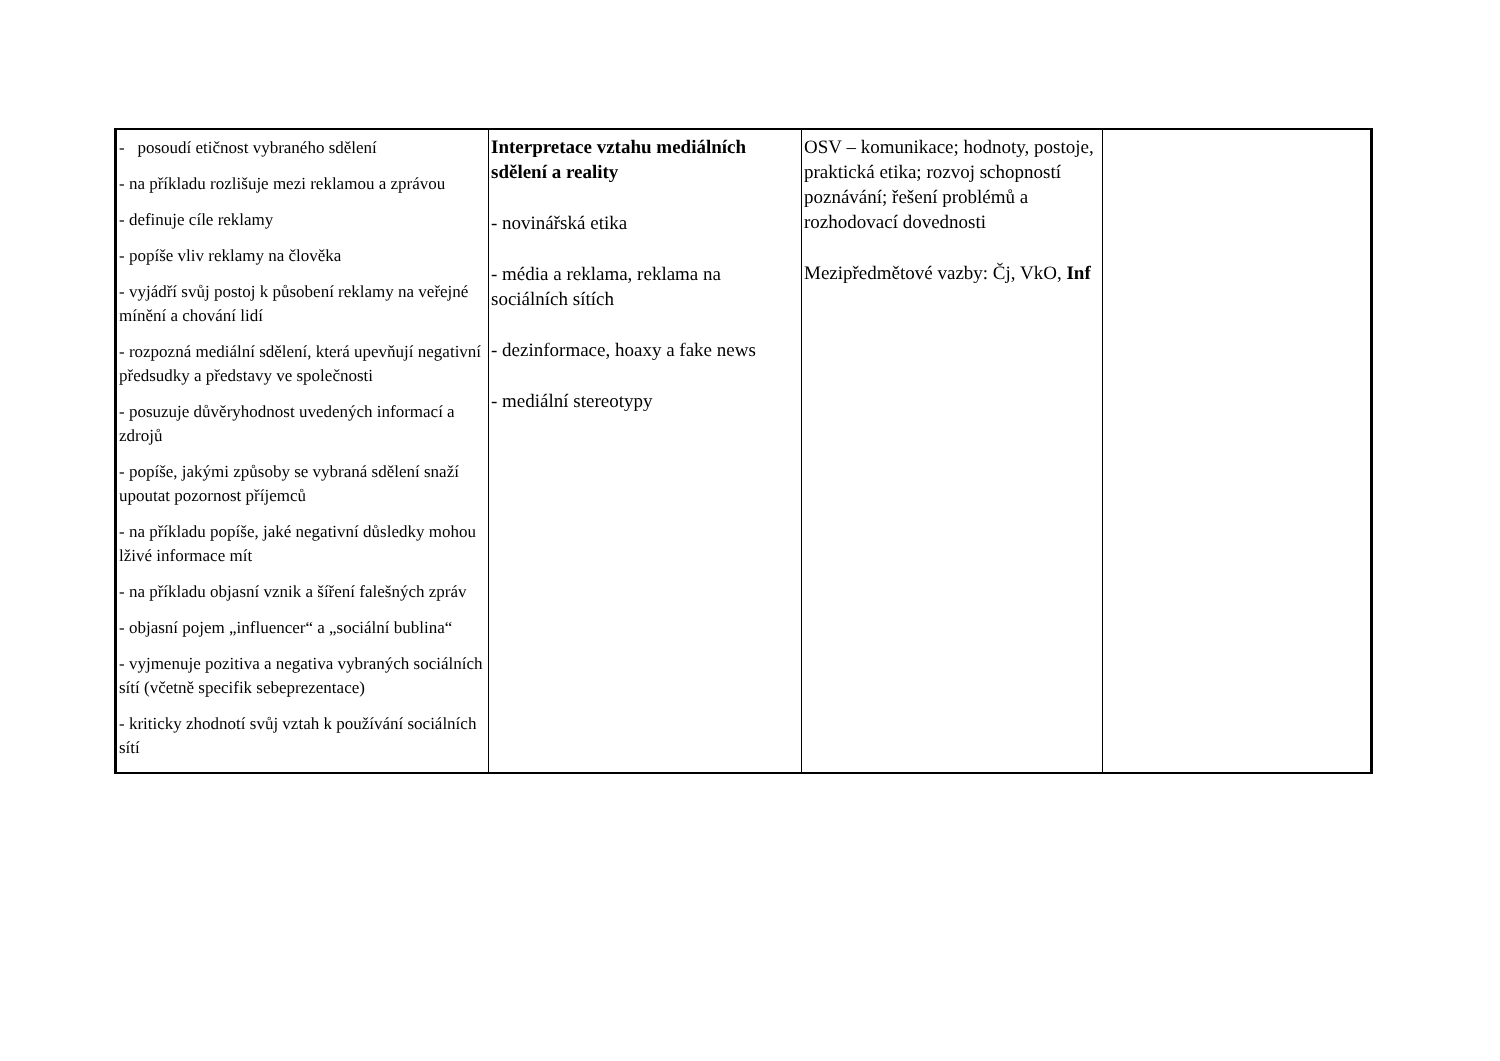| - posoudí etičnost vybraného sdělení - na příkladu rozlišuje mezi reklamou a zprávou - definuje cíle reklamy - popíše vliv reklamy na člověka - vyjádří svůj postoj k působení reklamy na veřejné mínění a chování lidí - rozpozná mediální sdělení, která upevňují negativní předsudky a představy ve společnosti - posuzuje důvěryhodnost uvedených informací a zdrojů - popíše, jakými způsoby se vybraná sdělení snaží upoutat pozornost příjemců - na příkladu popíše, jaké negativní důsledky mohou lživé informace mít - na příkladu objasní vznik a šíření falešných zpráv - objasní pojem „influencer“ a „sociální bublina“ - vyjmenuje pozitiva a negativa vybraných sociálních sítí (včetně specifik sebeprezentace) - kriticky zhodnotí svůj vztah k používání sociálních sítí | Interpretace vztahu mediálních sdělení a reality - novinářská etika - média a reklama, reklama na sociálních sítích - dezinformace, hoaxy a fake news - mediální stereotypy | OSV – komunikace; hodnoty, postoje, praktická etika; rozvoj schopností poznávání; řešení problémů a rozhodovací dovednosti Mezipředmětové vazby: Čj, VkO, Inf | |